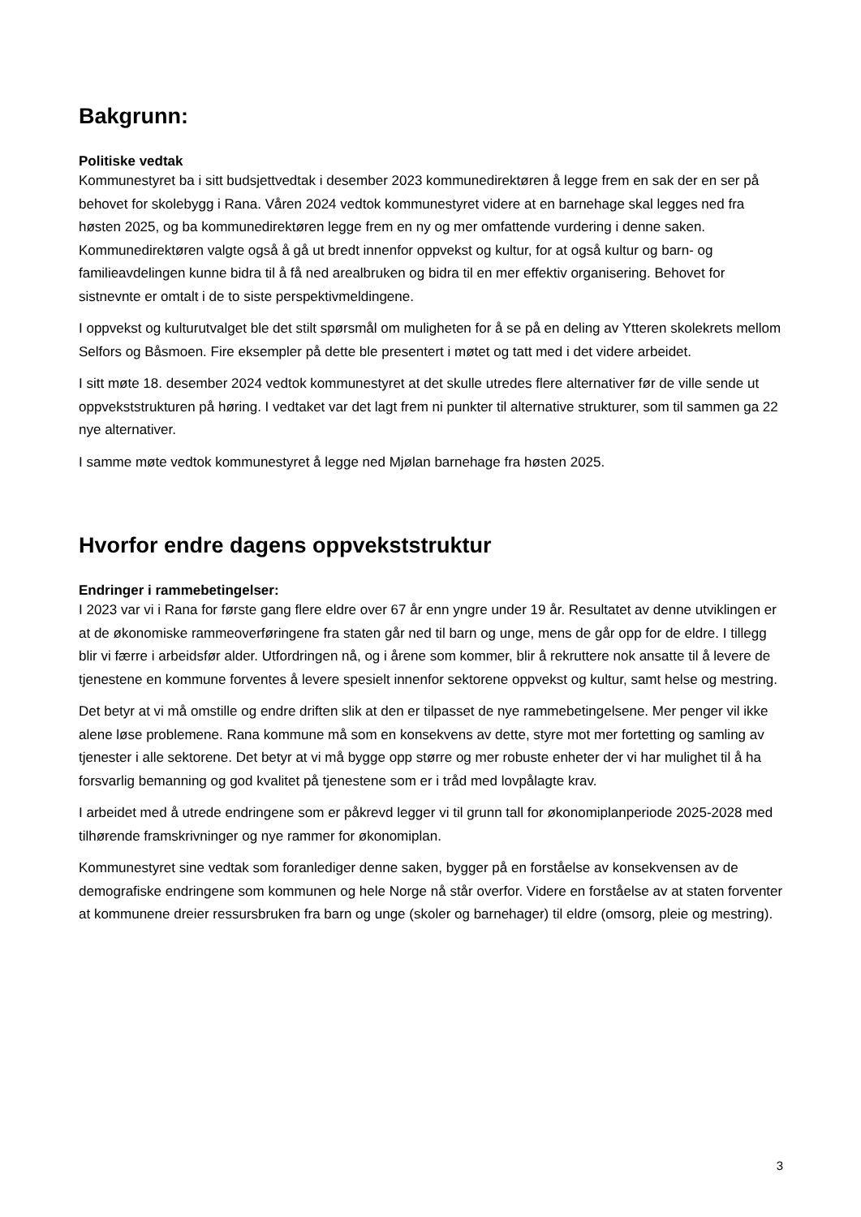Bakgrunn:
Politiske vedtak
Kommunestyret ba i sitt budsjettvedtak i desember 2023 kommunedirektøren å legge frem en sak der en ser på behovet for skolebygg i Rana. Våren 2024 vedtok kommunestyret videre at en barnehage skal legges ned fra høsten 2025, og ba kommunedirektøren legge frem en ny og mer omfattende vurdering i denne saken. Kommunedirektøren valgte også å gå ut bredt innenfor oppvekst og kultur, for at også kultur og barn- og familieavdelingen kunne bidra til å få ned arealbruken og bidra til en mer effektiv organisering. Behovet for sistnevnte er omtalt i de to siste perspektivmeldingene.
I oppvekst og kulturutvalget ble det stilt spørsmål om muligheten for å se på en deling av Ytteren skolekrets mellom Selfors og Båsmoen. Fire eksempler på dette ble presentert i møtet og tatt med i det videre arbeidet.
I sitt møte 18. desember 2024 vedtok kommunestyret at det skulle utredes flere alternativer før de ville sende ut oppvekststrukturen på høring. I vedtaket var det lagt frem ni punkter til alternative strukturer, som til sammen ga 22 nye alternativer.
I samme møte vedtok kommunestyret å legge ned Mjølan barnehage fra høsten 2025.
Hvorfor endre dagens oppvekststruktur
Endringer i rammebetingelser:
I 2023 var vi i Rana for første gang flere eldre over 67 år enn yngre under 19 år. Resultatet av denne utviklingen er at de økonomiske rammeoverføringene fra staten går ned til barn og unge, mens de går opp for de eldre. I tillegg blir vi færre i arbeidsfør alder. Utfordringen nå, og i årene som kommer, blir å rekruttere nok ansatte til å levere de tjenestene en kommune forventes å levere spesielt innenfor sektorene oppvekst og kultur, samt helse og mestring.
Det betyr at vi må omstille og endre driften slik at den er tilpasset de nye rammebetingelsene. Mer penger vil ikke alene løse problemene. Rana kommune må som en konsekvens av dette, styre mot mer fortetting og samling av tjenester i alle sektorene. Det betyr at vi må bygge opp større og mer robuste enheter der vi har mulighet til å ha forsvarlig bemanning og god kvalitet på tjenestene som er i tråd med lovpålagte krav.
I arbeidet med å utrede endringene som er påkrevd legger vi til grunn tall for økonomiplanperiode 2025-2028 med tilhørende framskrivninger og nye rammer for økonomiplan.
Kommunestyret sine vedtak som foranlediger denne saken, bygger på en forståelse av konsekvensen av de demografiske endringene som kommunen og hele Norge nå står overfor. Videre en forståelse av at staten forventer at kommunene dreier ressursbruken fra barn og unge (skoler og barnehager) til eldre (omsorg, pleie og mestring).
3